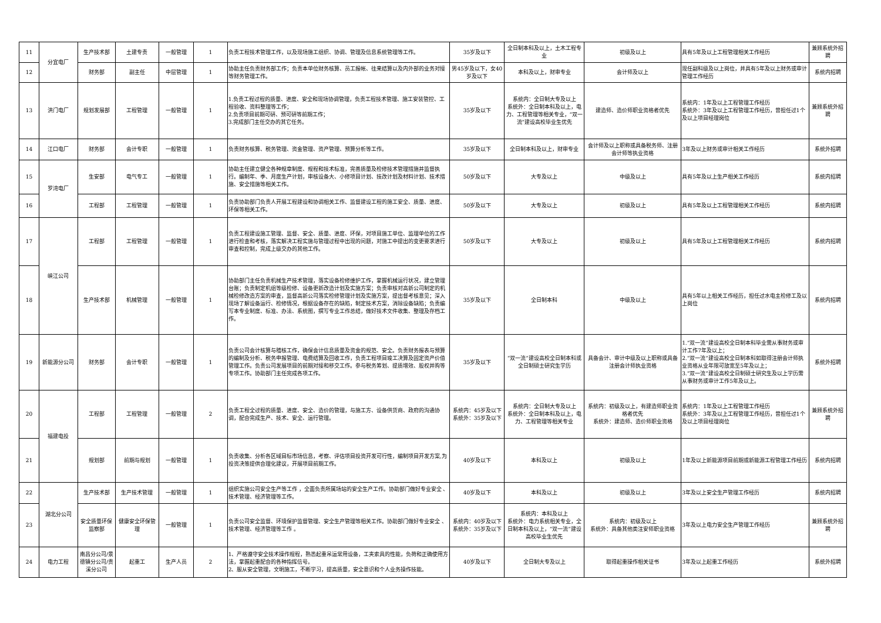| 11 | 分宜电厂 | 生产技术部 | 土建专责 | 一般管理 | 1 | 负责工程技术管理工作，以及现场施工组织、协调、管理及信息系统管理等工作。 | 35岁及以下 | 全日制本科及以上，土木工程专业 | 初级及以上 | 具有5年及以上工程管理相关工作经历 | 兼顾系统外招聘 |
| 12 | | 财务部 | 副主任 | 中层管理 | 1 | 协助主任负责财务部工作；负责本单位财务核算、员工报帐、往来结算以及内外部的业务对接等财务管理工作。 | 男45岁及以下，女40岁及以下 | 本科及以上，财审专业 | 会计师及以上 | 现任副科级及以上岗位，并具有5年及以上财务或审计管理工作经历 | 系统内招聘 |
| 13 | 洪门电厂 | 规划发展部 | 工程管理 | 一般管理 | 1 | 1.负责工程过程的质量、进度、安全和现场协调管理，负责工程技术管理、施工安装管控、工程验收、资料整理等工作； 2.负责项目前期可研、预可研等前期工作； 3.完成部门主任交办的其它任务。 | 35岁及以下 | 系统内：全日制大专及以上 系统外：全日制本科及以上，电力、工程管理等相关专业，“双一流”建设高校毕业生优先 | 建造师、造价师职业资格者优先 | 系统内：1年及以上工程管理工作经历 系统外：3年及以上工程管理工作经历，曾担任过1个及以上项目经理岗位 | 兼顾系统外招聘 |
| 14 | 江口电厂 | 财务部 | 会计专职 | 一般管理 | 1 | 负责财务核算、税务管理、资金管理、资产管理、预算分析等工作。 | 35岁及以下 | 全日制本科及以上，财审专业 | 会计师及以上职称或具备税务师、注册会计师等执业资格 | 3年及以上财务或审计相关工作经历 | 系统外招聘 |
| 15 | 罗湾电厂 | 生安部 | 电气专工 | 一般管理 | 1 | 协助主任建立健全各种规章制度、规程和技术标准，完善质量及检修技术管理措施并监督执行。编制年、季、月度生产计划，审核设备大、小修项目计划、技改计划及材料计划、技术措施、安全措施等相关工作。 | 50岁及以下 | 大专及以上 | 中级及以上 | 具有5年及以上生产相关工作经历 | 系统内招聘 |
| 16 | | 工程部 | 工程管理 | 一般管理 | 1 | 负责协助部门负责人开展工程建设和协调相关工作、监督建设工程的施工安全、质量、进度、环保等相关工作。 | 50岁及以下 | 大专及以上 | 初级及以上 | 具有5年及以上工程管理相关工作经历 | 系统内招聘 |
| 17 | 峡江公司 | 工程部 | 工程管理 | 一般管理 | 1 | 负责工程建设施工管理、监督、安全、质量、进度、环保，对项目施工单位、监理单位的工作进行检查和考核，落实解决工程实施与管理过程中出现的问题，对施工中提出的变更要求进行审查和控制，完成上级交办的其他工作。 | 50岁及以下 | 大专及以上 | 初级及以上 | 具有5年及以上工程管理相关工作经历 | 系统内招聘 |
| 18 | | 生产技术部 | 机械管理 | 一般管理 | 1 | 协助部门主任负责机械生产技术管理，落实设备检修维护工作，掌握机械运行状况，建立管理台账；负责制定机组等级检修、设备更新改造计划及实施方案；负责审核对高新公司制定的机械检修改造方案的审查，监督高新公司落实检修管理计划及实施方案，提出督考核意见；深入现场了解设备运行、检修情况，根据设备存在的缺陷，制定技术方案，消除设备缺陷；负责编写本专业制度、标准、办法、系统图，撰写专业工作总结，做好技术文件收集、整理及存档工作。 | 35岁及以下 | 全日制本科 | 中级及以上 | 具有5年以上相关工作经历，担任过水电主检修工及以上岗位 | 系统内招聘 |
| 19 | 新能源分公司 | 财务部 | 会计专职 | 一般管理 | 1 | 负责公司会计核算与稽核工作，确保会计信息质量及资金的规范、安全。负责财务报表与预算的编制及分析、税务申报管理、电费结算及回收工作，负责工程项目竣工决算及固定资产价值管理工作。负责公司发展项目的前期对接和移交工作。参与税务筹划、提质增效、股权并购等专项工作。协助部门主任完成各项工作。 | 35岁及以下 | “双一流”建设高校全日制本科或全日制硕士研究生学历 | 具备会计、审计中级及以上职称或具备注册会计师执业资格 | 1.“双一流”建设高校全日制本科毕业需从事财务或审计工作7年及以上； 2.“双一流”建设高校全日制本科如取得注册会计师执业资格从业年限可放宽至5年及以上； 3.“双一流”建设高校全日制硕士研究生及以上学历需从事财务或审计工作5年及以上。 | 系统外招聘 |
| 20 | 福建电投 | 工程部 | 工程管理 | 一般管理 | 2 | 负责工程全过程的质量、进度、安全、造价的管理，与施工方、设备供货商、政府的沟通协调，配合完成生产、技术、安全、运行管理。 | 系统内：45岁及以下 系统外：35岁及以下 | 系统内：全日制大专及以上 系统外：全日制本科及以上，电力、工程管理等相关专业 | 系统内：初级及以上，有建造师职业资格者优先 系统外：建造师、造价师职业资格 | 系统内：1年及以上工程管理工作经历 系统外：3年及以上工程管理工作经历，曾担任过1个及以上项目经理岗位 | 兼顾系统外招聘 |
| 21 | | 规划部 | 前期与规划 | 一般管理 | 1 | 负责收集、分析各区域目标市场信息，考察、评估项目投资开发可行性，编制项目开发方案,为投资决策提供合理化建议，开展项目前期工作。 | 40岁及以下 | 本科及以上 | 初级及以上 | 1年及以上新能源项目前期或新能源工程管理工作经历 | 系统内招聘 |
| 22 | 湖北分公司 | 生产技术部 | 生产技术管理 | 一般管理 | 1 | 组织实施公司安全生产等工作 ，全面负责所属场站的安全生产工作。协助部门做好专业安全 、技术管理、经济管理等工作。 | 40岁及以下 | 本科及以上 | 初级及以上 | 3年及以上安全生产管理工作经历 | 系统内招聘 |
| 23 | | 安全质量环保监察部 | 健康安全环保管理 | 一般管理 | 1 | 负责公司安全监督、环境保护监督管理、安全生产管理等相关工作。协助部门做好专业安全 、技术管理、经济管理等工作 。 | 系统内：40岁及以下 系统外：35岁及以下 | 系统内：本科及以上 系统外：电力系统相关专业，全日制本科及以上，“双一流”建设高校毕业生优先 | 系统内：初级及以上 系统外：具备其他类注安师职业资格 | 3年及以上电力安全生产管理工作经历 | 兼顾系统外招聘 |
| 24 | 电力工程 | 南昌分公司/景德镇分公司/贵溪分公司 | 起重工 | 生产人员 | 2 | 1、严格遵守安全技术操作规程，熟悉起重吊运常用设备，工夹索具的性能，负荷和正确使用方法，掌握起重配合的各种指挥信号。 2、服从安全管理，文明施工，不断学习，提高质量，安全意识和个人业务操作技能。 | 40岁及以下 | 全日制大专及以上 | 取得起重操作相关证书 | 3年及以上起重工作经历 | 系统外招聘 |